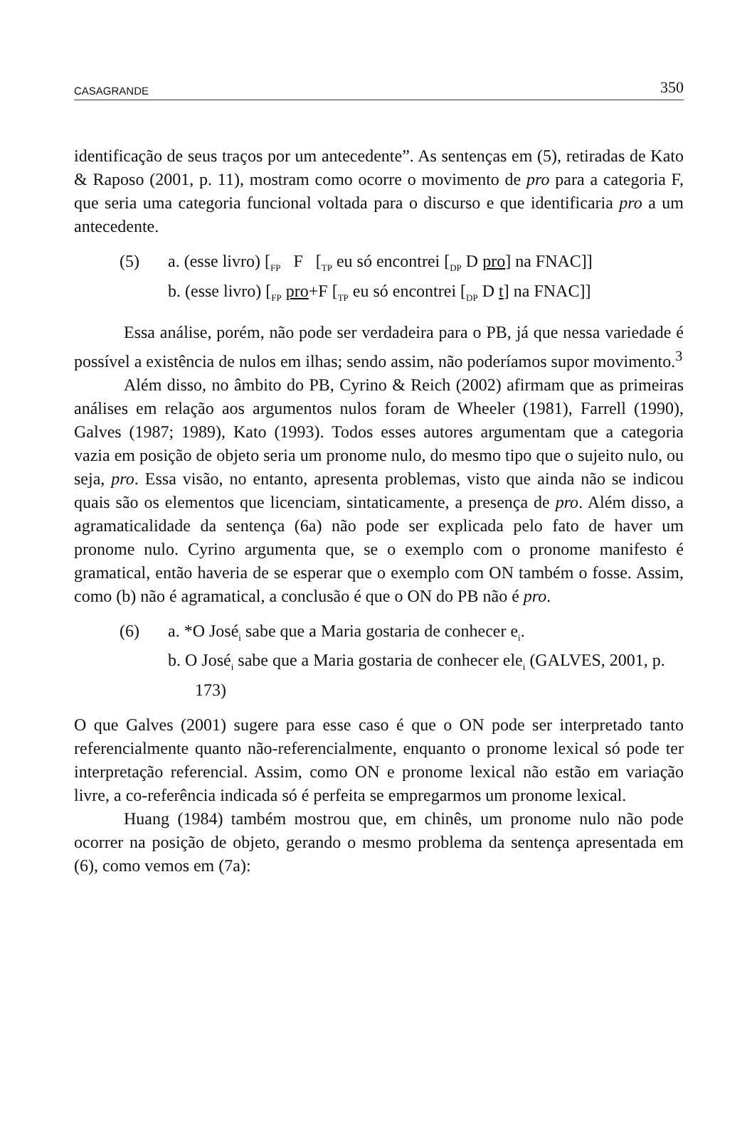CASAGRANDE 350
identificação de seus traços por um antecedente”. As sentenças em (5), retiradas de Kato & Raposo (2001, p. 11), mostram como ocorre o movimento de pro para a categoria F, que seria uma categoria funcional voltada para o discurso e que identificaria pro a um antecedente.
(5) a. (esse livro) [<sub>FP</sub> F [<sub>TP</sub> eu só encontrei [<sub>DP</sub> D pro] na FNAC]]
b. (esse livro) [<sub>FP</sub> pro+F [<sub>TP</sub> eu só encontrei [<sub>DP</sub> D t] na FNAC]]
Essa análise, porém, não pode ser verdadeira para o PB, já que nessa variedade é possível a existência de nulos em ilhas; sendo assim, não poderíamos supor movimento.<sup>3</sup>
Além disso, no âmbito do PB, Cyrino & Reich (2002) afirmam que as primeiras análises em relação aos argumentos nulos foram de Wheeler (1981), Farrell (1990), Galves (1987; 1989), Kato (1993). Todos esses autores argumentam que a categoria vazia em posição de objeto seria um pronome nulo, do mesmo tipo que o sujeito nulo, ou seja, pro. Essa visão, no entanto, apresenta problemas, visto que ainda não se indicou quais são os elementos que licenciam, sintaticamente, a presença de pro. Além disso, a agramaticalidade da sentença (6a) não pode ser explicada pelo fato de haver um pronome nulo. Cyrino argumenta que, se o exemplo com o pronome manifesto é gramatical, então haveria de se esperar que o exemplo com ON também o fosse. Assim, como (b) não é agramatical, a conclusão é que o ON do PB não é pro.
(6) a. *O José<sub>i</sub> sabe que a Maria gostaria de conhecer e<sub>i</sub>.
b. O José<sub>i</sub> sabe que a Maria gostaria de conhecer ele<sub>i</sub> (GALVES, 2001, p. 173)
O que Galves (2001) sugere para esse caso é que o ON pode ser interpretado tanto referencialmente quanto não-referencialmente, enquanto o pronome lexical só pode ter interpretação referencial. Assim, como ON e pronome lexical não estão em variação livre, a co-referência indicada só é perfeita se empregarmos um pronome lexical.
Huang (1984) também mostrou que, em chinês, um pronome nulo não pode ocorrer na posição de objeto, gerando o mesmo problema da sentença apresentada em (6), como vemos em (7a):